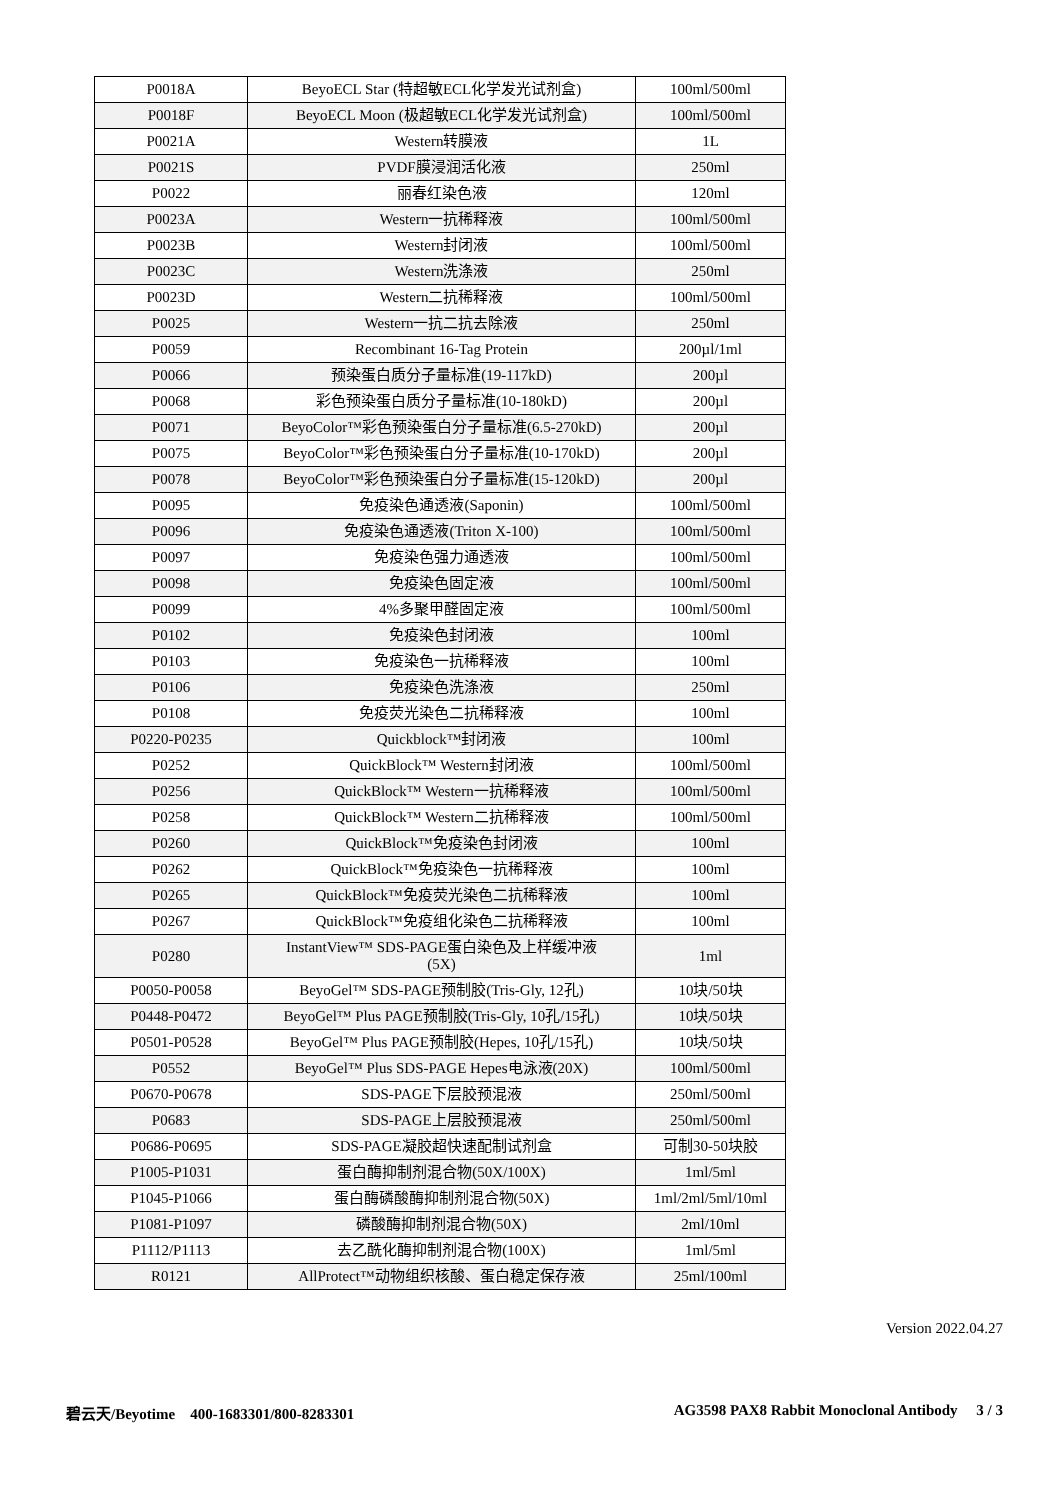| P0018A | BeyoECL Star (特超敏ECL化学发光试剂盒) | 100ml/500ml |
| P0018F | BeyoECL Moon (极超敏ECL化学发光试剂盒) | 100ml/500ml |
| P0021A | Western转膜液 | 1L |
| P0021S | PVDF膜浸润活化液 | 250ml |
| P0022 | 丽春红染色液 | 120ml |
| P0023A | Western一抗稀释液 | 100ml/500ml |
| P0023B | Western封闭液 | 100ml/500ml |
| P0023C | Western洗涤液 | 250ml |
| P0023D | Western二抗稀释液 | 100ml/500ml |
| P0025 | Western一抗二抗去除液 | 250ml |
| P0059 | Recombinant 16-Tag Protein | 200µl/1ml |
| P0066 | 预染蛋白质分子量标准(19-117kD) | 200µl |
| P0068 | 彩色预染蛋白质分子量标准(10-180kD) | 200µl |
| P0071 | BeyoColor™彩色预染蛋白分子量标准(6.5-270kD) | 200µl |
| P0075 | BeyoColor™彩色预染蛋白分子量标准(10-170kD) | 200µl |
| P0078 | BeyoColor™彩色预染蛋白分子量标准(15-120kD) | 200µl |
| P0095 | 免疫染色通透液(Saponin) | 100ml/500ml |
| P0096 | 免疫染色通透液(Triton X-100) | 100ml/500ml |
| P0097 | 免疫染色强力通透液 | 100ml/500ml |
| P0098 | 免疫染色固定液 | 100ml/500ml |
| P0099 | 4%多聚甲醛固定液 | 100ml/500ml |
| P0102 | 免疫染色封闭液 | 100ml |
| P0103 | 免疫染色一抗稀释液 | 100ml |
| P0106 | 免疫染色洗涤液 | 250ml |
| P0108 | 免疫荧光染色二抗稀释液 | 100ml |
| P0220-P0235 | Quickblock™封闭液 | 100ml |
| P0252 | QuickBlock™ Western封闭液 | 100ml/500ml |
| P0256 | QuickBlock™ Western一抗稀释液 | 100ml/500ml |
| P0258 | QuickBlock™ Western二抗稀释液 | 100ml/500ml |
| P0260 | QuickBlock™免疫染色封闭液 | 100ml |
| P0262 | QuickBlock™免疫染色一抗稀释液 | 100ml |
| P0265 | QuickBlock™免疫荧光染色二抗稀释液 | 100ml |
| P0267 | QuickBlock™免疫组化染色二抗稀释液 | 100ml |
| P0280 | InstantView™ SDS-PAGE蛋白染色及上样缓冲液 (5X) | 1ml |
| P0050-P0058 | BeyoGel™ SDS-PAGE预制胶(Tris-Gly, 12孔) | 10块/50块 |
| P0448-P0472 | BeyoGel™ Plus PAGE预制胶(Tris-Gly, 10孔/15孔) | 10块/50块 |
| P0501-P0528 | BeyoGel™ Plus PAGE预制胶(Hepes, 10孔/15孔) | 10块/50块 |
| P0552 | BeyoGel™ Plus SDS-PAGE Hepes电泳液(20X) | 100ml/500ml |
| P0670-P0678 | SDS-PAGE下层胶预混液 | 250ml/500ml |
| P0683 | SDS-PAGE上层胶预混液 | 250ml/500ml |
| P0686-P0695 | SDS-PAGE凝胶超快速配制试剂盒 | 可制30-50块胶 |
| P1005-P1031 | 蛋白酶抑制剂混合物(50X/100X) | 1ml/5ml |
| P1045-P1066 | 蛋白酶磷酸酶抑制剂混合物(50X) | 1ml/2ml/5ml/10ml |
| P1081-P1097 | 磷酸酶抑制剂混合物(50X) | 2ml/10ml |
| P1112/P1113 | 去乙酰化酶抑制剂混合物(100X) | 1ml/5ml |
| R0121 | AllProtect™动物组织核酸、蛋白稳定保存液 | 25ml/100ml |
Version 2022.04.27
碧云天/Beyotime 400-1683301/800-8283301 AG3598 PAX8 Rabbit Monoclonal Antibody 3 / 3